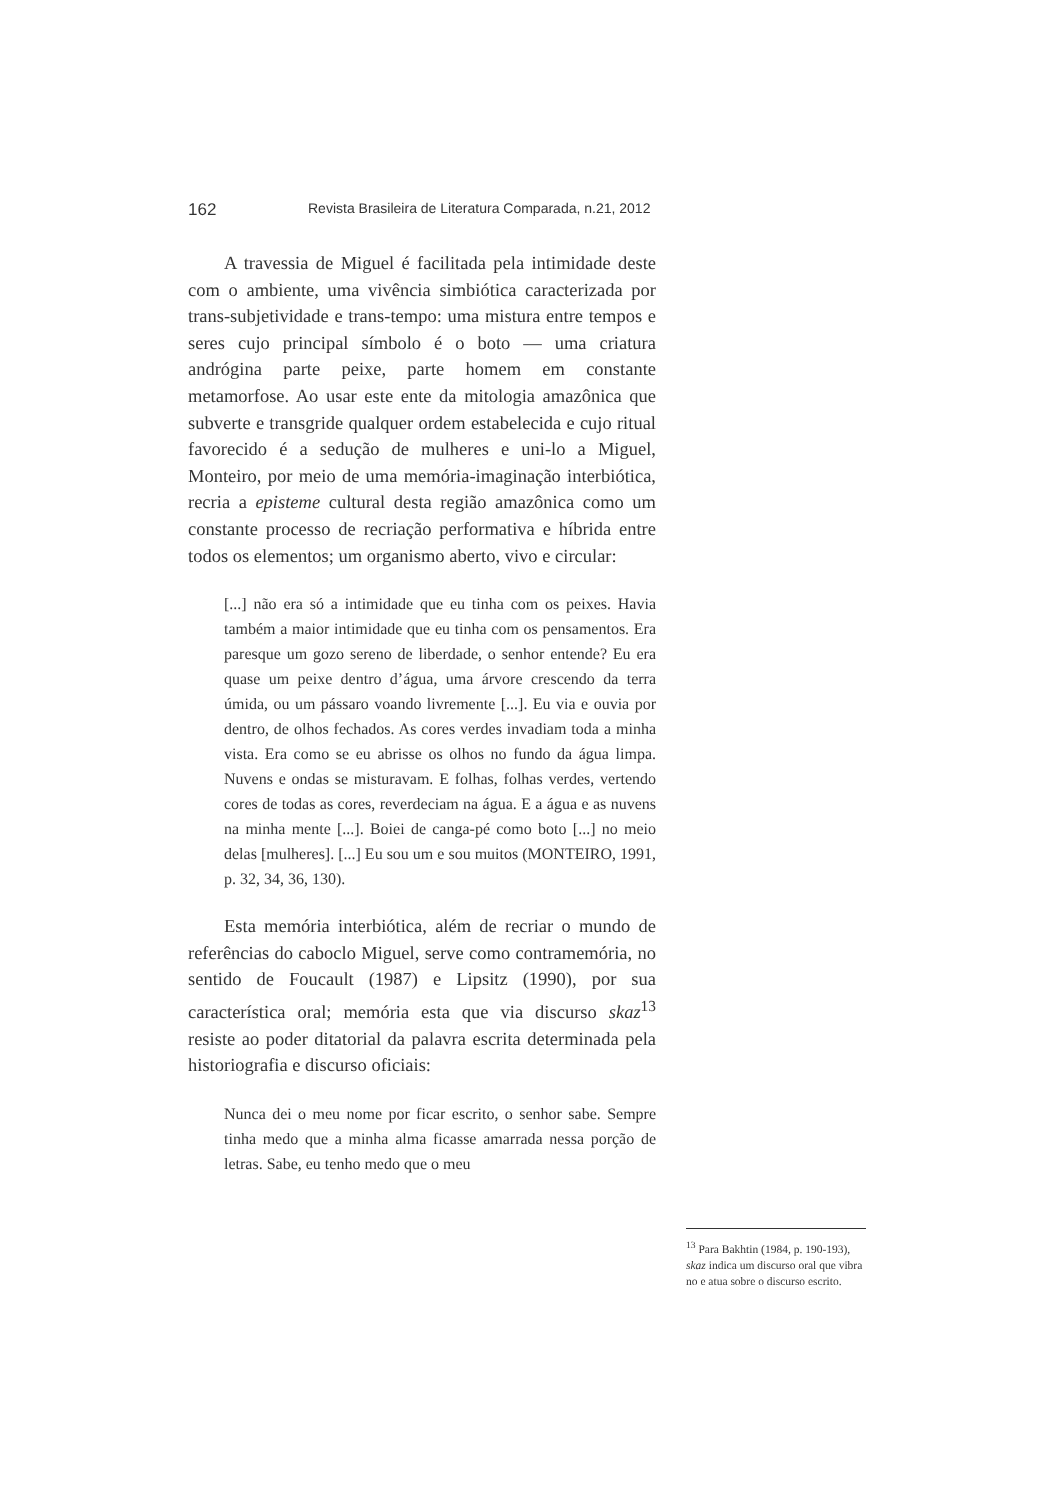162 Revista Brasileira de Literatura Comparada, n.21, 2012
A travessia de Miguel é facilitada pela intimidade deste com o ambiente, uma vivência simbiótica caracterizada por trans-subjetividade e trans-tempo: uma mistura entre tempos e seres cujo principal símbolo é o boto — uma criatura andrógina parte peixe, parte homem em constante metamorfose. Ao usar este ente da mitologia amazônica que subverte e transgride qualquer ordem estabelecida e cujo ritual favorecido é a sedução de mulheres e uni-lo a Miguel, Monteiro, por meio de uma memória-imaginação interbiótica, recria a episteme cultural desta região amazônica como um constante processo de recriação performativa e híbrida entre todos os elementos; um organismo aberto, vivo e circular:
[...] não era só a intimidade que eu tinha com os peixes. Havia também a maior intimidade que eu tinha com os pensamentos. Era paresque um gozo sereno de liberdade, o senhor entende? Eu era quase um peixe dentro d’água, uma árvore crescendo da terra úmida, ou um pássaro voando livremente [...]. Eu via e ouvia por dentro, de olhos fechados. As cores verdes invadiam toda a minha vista. Era como se eu abrisse os olhos no fundo da água limpa. Nuvens e ondas se misturavam. E folhas, folhas verdes, vertendo cores de todas as cores, reverdeciam na água. E a água e as nuvens na minha mente [...]. Boiei de canga-pé como boto [...] no meio delas [mulheres]. [...] Eu sou um e sou muitos (MONTEIRO, 1991, p. 32, 34, 36, 130).
Esta memória interbiótica, além de recriar o mundo de referências do caboclo Miguel, serve como contramemória, no sentido de Foucault (1987) e Lipsitz (1990), por sua característica oral; memória esta que via discurso skaz<sup>13</sup> resiste ao poder ditatorial da palavra escrita determinada pela historiografia e discurso oficiais:
Nunca dei o meu nome por ficar escrito, o senhor sabe. Sempre tinha medo que a minha alma ficasse amarrada nessa porção de letras. Sabe, eu tenho medo que o meu
<sup>13</sup> Para Bakhtin (1984, p. 190-193), skaz indica um discurso oral que vibra no e atua sobre o discurso escrito.